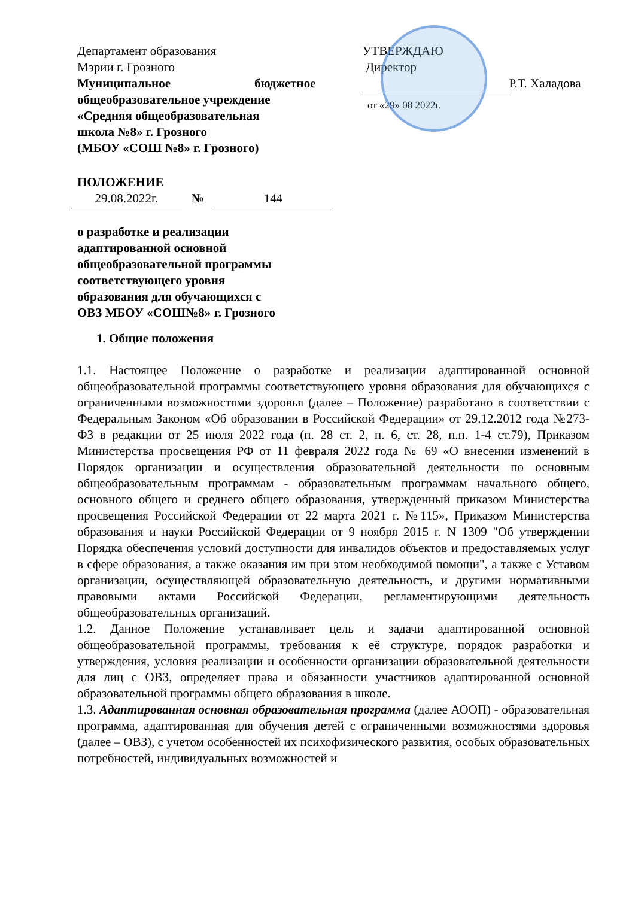Департамент образования
Мэрии г. Грозного
Муниципальное бюджетное
общеобразовательное учреждение
«Средняя общеобразовательная
школа №8» г. Грозного
(МБОУ «СОШ №8» г. Грозного)
УТВЕРЖДАЮ
Директор
Р.Т. Халадова
от «29» 08 2022г.
ПОЛОЖЕНИЕ
29.08.2022г. № 144
о разработке и реализации
адаптированной основной
общеобразовательной программы
соответствующего уровня
образования для обучающихся с
ОВЗ МБОУ «СОШ№8» г. Грозного
1. Общие положения
1.1. Настоящее Положение о разработке и реализации адаптированной основной общеобразовательной программы соответствующего уровня образования для обучающихся с ограниченными возможностями здоровья (далее – Положение) разработано в соответствии с Федеральным Законом «Об образовании в Российской Федерации» от 29.12.2012 года №273-ФЗ в редакции от 25 июля 2022 года (п. 28 ст. 2, п. 6, ст. 28, п.п. 1-4 ст.79), Приказом Министерства просвещения РФ от 11 февраля 2022 года № 69 «О внесении изменений в Порядок организации и осуществления образовательной деятельности по основным общеобразовательным программам - образовательным программам начального общего, основного общего и среднего общего образования, утвержденный приказом Министерства просвещения Российской Федерации от 22 марта 2021 г. №115», Приказом Министерства образования и науки Российской Федерации от 9 ноября 2015 г. N 1309 "Об утверждении Порядка обеспечения условий доступности для инвалидов объектов и предоставляемых услуг в сфере образования, а также оказания им при этом необходимой помощи", а также с Уставом организации, осуществляющей образовательную деятельность, и другими нормативными правовыми актами Российской Федерации, регламентирующими деятельность общеобразовательных организаций.
1.2. Данное Положение устанавливает цель и задачи адаптированной основной общеобразовательной программы, требования к её структуре, порядок разработки и утверждения, условия реализации и особенности организации образовательной деятельности для лиц с ОВЗ, определяет права и обязанности участников адаптированной основной образовательной программы общего образования в школе.
1.3. Адаптированная основная образовательная программа (далее АООП) - образовательная программа, адаптированная для обучения детей с ограниченными возможностями здоровья (далее – ОВЗ), с учетом особенностей их психофизического развития, особых образовательных потребностей, индивидуальных возможностей и